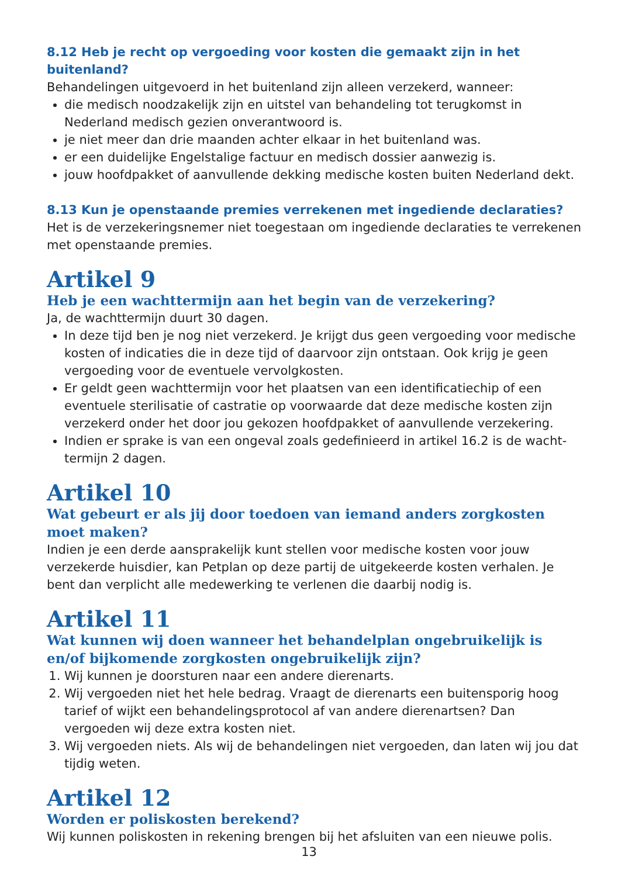8.12 Heb je recht op vergoeding voor kosten die gemaakt zijn in het buitenland?
Behandelingen uitgevoerd in het buitenland zijn alleen verzekerd, wanneer:
die medisch noodzakelijk zijn en uitstel van behandeling tot terugkomst in Nederland medisch gezien onverantwoord is.
je niet meer dan drie maanden achter elkaar in het buitenland was.
er een duidelijke Engelstalige factuur en medisch dossier aanwezig is.
jouw hoofdpakket of aanvullende dekking medische kosten buiten Nederland dekt.
8.13 Kun je openstaande premies verrekenen met ingediende declaraties?
Het is de verzekeringsnemer niet toegestaan om ingediende declaraties te verrekenen met openstaande premies.
Artikel 9
Heb je een wachttermijn aan het begin van de verzekering?
Ja, de wachttermijn duurt 30 dagen.
In deze tijd ben je nog niet verzekerd. Je krijgt dus geen vergoeding voor medische kosten of indicaties die in deze tijd of daarvoor zijn ontstaan. Ook krijg je geen vergoeding voor de eventuele vervolgkosten.
Er geldt geen wachttermijn voor het plaatsen van een identificatiechip of een eventuele sterilisatie of castratie op voorwaarde dat deze medische kosten zijn verzekerd onder het door jou gekozen hoofdpakket of aanvullende verzekering.
Indien er sprake is van een ongeval zoals gedefinieerd in artikel 16.2 is de wacht-termijn 2 dagen.
Artikel 10
Wat gebeurt er als jij door toedoen van iemand anders zorgkosten moet maken?
Indien je een derde aansprakelijk kunt stellen voor medische kosten voor jouw verzekerde huisdier, kan Petplan op deze partij de uitgekeerde kosten verhalen. Je bent dan verplicht alle medewerking te verlenen die daarbij nodig is.
Artikel 11
Wat kunnen wij doen wanneer het behandelplan ongebruikelijk is en/of bijkomende zorgkosten ongebruikelijk zijn?
1. Wij kunnen je doorsturen naar een andere dierenarts.
2. Wij vergoeden niet het hele bedrag. Vraagt de dierenarts een buitensporig hoog tarief of wijkt een behandelingsprotocol af van andere dierenartsen? Dan vergoeden wij deze extra kosten niet.
3. Wij vergoeden niets. Als wij de behandelingen niet vergoeden, dan laten wij jou dat tijdig weten.
Artikel 12
Worden er poliskosten berekend?
Wij kunnen poliskosten in rekening brengen bij het afsluiten van een nieuwe polis.
13